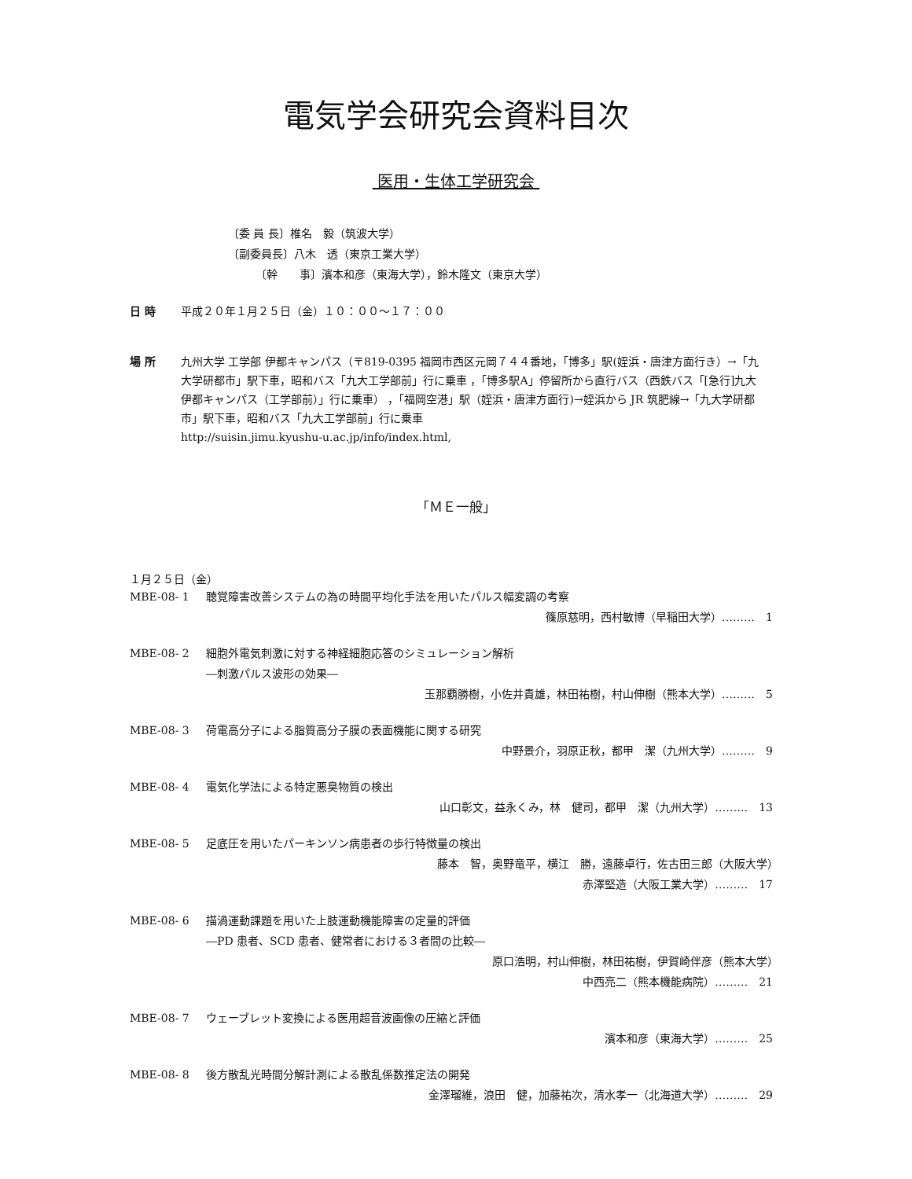電気学会研究会資料目次
医用・生体工学研究会
〔委 員 長〕椎名　毅（筑波大学）
〔副委員長〕八木　透（東京工業大学）
　　　〔幹　　事〕濱本和彦（東海大学），鈴木隆文（東京大学）
日 時 平成２０年１月２５日（金）１０：００～１７：００
場 所 九州大学 工学部 伊都キャンパス（〒819-0395 福岡市西区元岡７４４番地，「博多」駅(姪浜・唐津方面行き）→「九大学研都市」駅下車，昭和バス「九大工学部前」行に乗車 ，「博多駅A」停留所から直行バス（西鉄バス「[急行]九大伊都キャンパス（工学部前）」行に乗車） ，「福岡空港」駅（姪浜・唐津方面行)→姪浜から JR 筑肥線→「九大学研都市」駅下車，昭和バス「九大工学部前」行に乗車
http://suisin.jimu.kyushu-u.ac.jp/info/index.html,
「ＭＥ一般」
１月２５日（金）
MBE-08- 1 聴覚障害改善システムの為の時間平均化手法を用いたパルス幅変調の考察
篠原慈明，西村敏博（早稲田大学）………　1
MBE-08- 2 細胞外電気刺激に対する神経細胞応答のシミュレーション解析
―刺激パルス波形の効果―
玉那覇勝樹，小佐井貴雄，林田祐樹，村山伸樹（熊本大学）………　5
MBE-08- 3 荷電高分子による脂質高分子膜の表面機能に関する研究
中野景介，羽原正秋，都甲　潔（九州大学）………　9
MBE-08- 4 電気化学法による特定悪臭物質の検出
山口彰文，益永くみ，林　健司，都甲　潔（九州大学）………　13
MBE-08- 5 足底圧を用いたパーキンソン病患者の歩行特徴量の検出
藤本　智，奥野竜平，横江　勝，遠藤卓行，佐古田三郎（大阪大学）　　　　
赤澤堅造（大阪工業大学）………　17
MBE-08- 6 描渦運動課題を用いた上肢運動機能障害の定量的評価
―PD 患者、SCD 患者、健常者における３者間の比較―
原口浩明，村山伸樹，林田祐樹，伊賀崎伴彦（熊本大学）　　　　
中西亮二（熊本機能病院）………　21
MBE-08- 7 ウェーブレット変換による医用超音波画像の圧縮と評価
濱本和彦（東海大学）………　25
MBE-08- 8 後方散乱光時間分解計測による散乱係数推定法の開発
金澤瑠維，浪田　健，加藤祐次，清水孝一（北海道大学）………　29